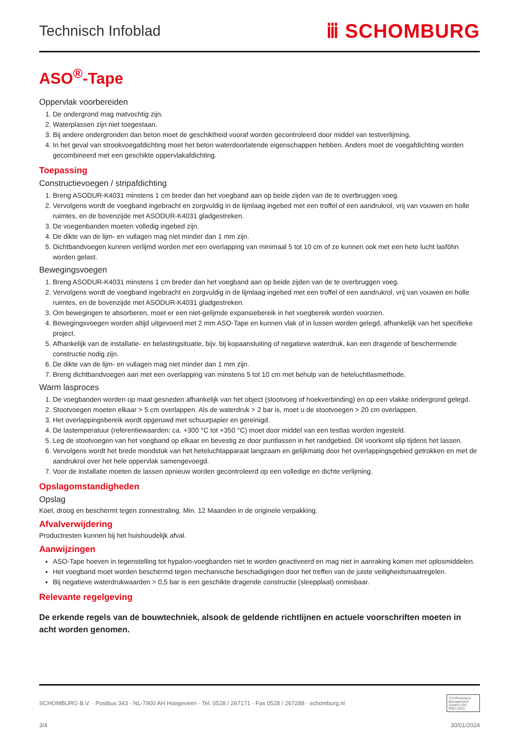Technisch Infoblad
ⅲ SCHOMBURG
ASO<sup>®</sup>-Tape
Oppervlak voorbereiden
1. De ondergrond mag matvochtig zijn.
2. Waterplassen zijn niet toegestaan.
3. Bij andere ondergronden dan beton moet de geschiktheid vooraf worden gecontroleerd door middel van testverlijming.
4. In het geval van strookvoegafdichting moet het beton waterdoorlatende eigenschappen hebben. Anders moet de voegafdichting worden gecombineerd met een geschikte oppervlakafdichting.
Toepassing
Constructievoegen / stripafdichting
1. Breng ASODUR-K4031 minstens 1 cm breder dan het voegband aan op beide zijden van de te overbruggen voeg.
2. Vervolgens wordt de voegband ingebracht en zorgvuldig in de lijmlaag ingebed met een troffel of een aandrukrol, vrij van vouwen en holle ruimtes, en de bovenzijde met ASODUR-K4031 gladgestreken.
3. De voegenbanden moeten volledig ingebed zijn.
4. De dikte van de lijm- en vullagen mag niet minder dan 1 mm zijn.
5. Dichtbandvoegen kunnen verlijmd worden met een overlapping van minimaal 5 tot 10 cm of ze kunnen ook met een hete lucht lasföhn worden gelast.
Bewegingsvoegen
1. Breng ASODUR-K4031 minstens 1 cm breder dan het voegband aan op beide zijden van de te overbruggen voeg.
2. Vervolgens wordt de voegband ingebracht en zorgvuldig in de lijmlaag ingebed met een troffel of een aandrukrol, vrij van vouwen en holle ruimtes, en de bovenzijde met ASODUR-K4031 gladgestreken.
3. Om bewegingen te absorberen, moet er een niet-gelijmde expansiebereik in het voegbereik worden voorzien.
4. Bewegingsvoegen worden altijd uitgevoerd met 2 mm ASO-Tape en kunnen vlak of in lussen worden gelegd, afhankelijk van het specifieke project.
5. Afhankelijk van de installatie- en belastingsituatie, bijv. bij kopaansluiting of negatieve waterdruk, kan een dragende of beschermende constructie nodig zijn.
6. De dikte van de lijm- en vullagen mag niet minder dan 1 mm zijn.
7. Breng dichtbandvoegen aan met een overlapping van minstens 5 tot 10 cm met behulp van de heteluchtlasmethode.
Warm lasproces
1. De voegbanden worden op maat gesneden afhankelijk van het object (stootvoeg of hoekverbinding) en op een vlakke ondergrond gelegd.
2. Stootvoegen moeten elkaar > 5 cm overlappen. Als de waterdruk > 2 bar is, moet u de stootvoegen > 20 cm overlappen.
3. Het overlappingsbereik wordt opgeruwd met schuurpapier en gereinigd.
4. De lastemperatuur (referentiewaarden: ca. +300 °C tot +350 °C) moet door middel van een testlas worden ingesteld.
5. Leg de stootvoegen van het voegband op elkaar en bevestig ze door puntlassen in het randgebied. Dit voorkomt slip tijdens het lassen.
6. Vervolgens wordt het brede mondstuk van het heteluchtapparaat langzaam en gelijkmatig door het overlappingsgebied getrokken en met de aandrukrol over het hele oppervlak samengevoegd.
7. Voor de installatie moeten de lassen opnieuw worden gecontroleerd op een volledige en dichte verlijming.
Opslagomstandigheden
Opslag
Koel, droog en beschermt tegen zonnestraling. Min. 12 Maanden in de originele verpakking.
Afvalverwijdering
Productresten kunnen bij het huishoudelijk afval.
Aanwijzingen
ASO-Tape hoeven in tegenstelling tot hypalon-voegbanden niet te worden geactiveerd en mag niet in aanraking komen met oplosmiddelen.
Het voegband moet worden beschermd tegen mechanische beschadigingen door het treffen van de juiste veiligheidsmaatregelen.
Bij negatieve waterdrukwaarden > 0,5 bar is een geschikte dragende constructie (sleepplaat) onmisbaar.
Relevante regelgeving
De erkende regels van de bouwtechniek, alsook de geldende richtlijnen en actuele voorschriften moeten in acht worden genomen.
SCHOMBURG B.V. · Postbus 343 · NL-7900 AH Hoogeveen · Tel. 0528 / 267171 · Fax 0528 / 267288 · schomburg.nl
TÜVRheinland Management System ISO 9001:2015
3/4 30/01/2024